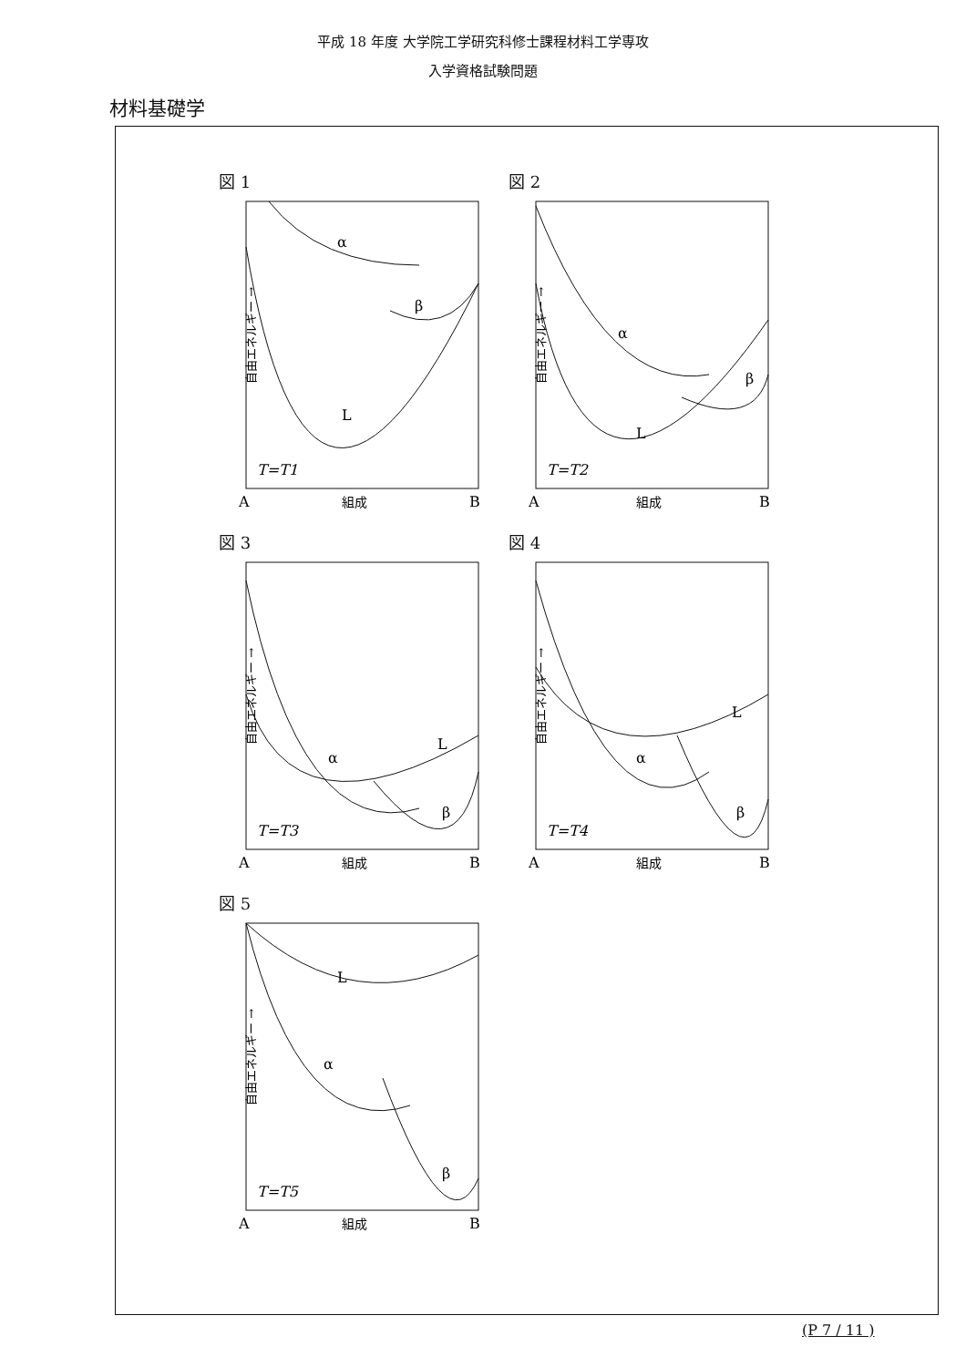平成 18 年度 大学院工学研究科修士課程材料工学専攻
入学資格試験問題
材料基礎学
図 1
自由エネルギー →
α
β
L
T=T1
A
組成
B
図 2
自由エネルギー →
α
β
L
T=T2
A
組成
B
図 3
自由エネルギー →
α
β
L
T=T3
A
組成
B
図 4
自由エネルギー →
α
β
L
T=T4
A
組成
B
図 5
自由エネルギー →
α
β
L
T=T5
A
組成
B
(P 7 / 11 )